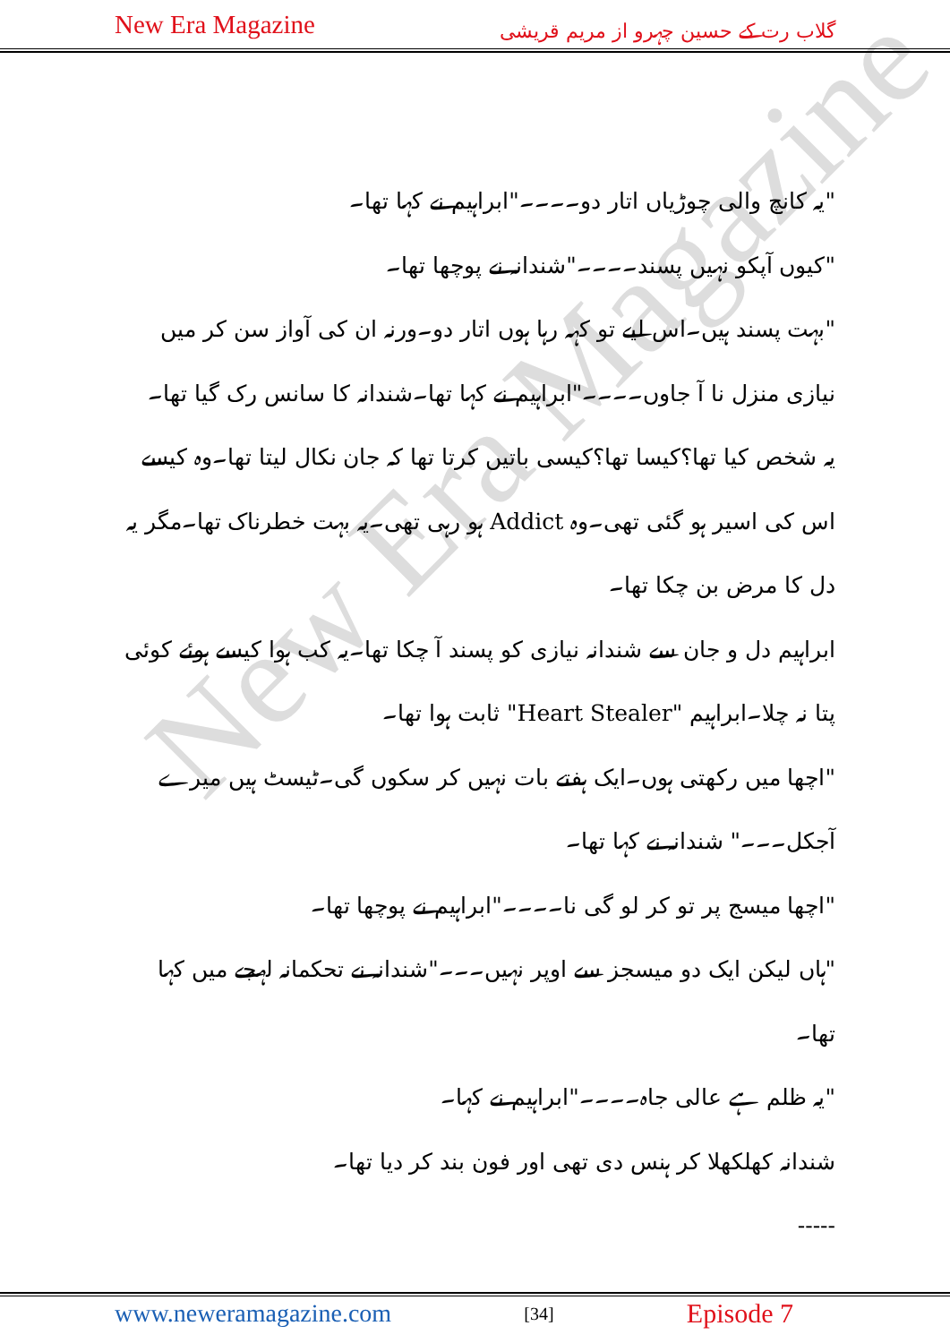New Era Magazine گلاب رت کے حسین چہرو از مریم قریشی
New Era Magazine
"یہ کانچ والی چوڑیاں اتار دو۔۔۔۔"ابراہیم نے کہا تھا۔
"کیوں آپکو نہیں پسند۔۔۔۔"شندانہ نے پوچھا تھا۔
"بہت پسند ہیں۔اس لیے تو کہہ رہا ہوں اتار دو۔ورنہ ان کی آواز سن کر میں نیازی منزل نا آ جاوں۔۔۔۔"ابراہیم نے کہا تھا۔شندانہ کا سانس رک گیا تھا۔
یہ شخص کیا تھا؟کیسا تھا؟کیسی باتیں کرتا تھا کہ جان نکال لیتا تھا۔وہ کیسے اس کی اسیر ہو گئی تھی۔وہ Addict ہو رہی تھی۔یہ بہت خطرناک تھا۔مگر یہ دل کا مرض بن چکا تھا۔
ابراہیم دل و جان سے شندانہ نیازی کو پسند آ چکا تھا۔یہ کب ہوا کیسے ہوئے کوئی پتا نہ چلا۔ابراہیم "Heart Stealer" ثابت ہوا تھا۔
"اچھا میں رکھتی ہوں۔ایک ہفتے بات نہیں کر سکوں گی۔ٹیسٹ ہیں میرے آجکل۔۔۔" شندانہ نے کہا تھا۔
"اچھا میسج پر تو کر لو گی نا۔۔۔۔"ابراہیم نے پوچھا تھا۔
"ہاں لیکن ایک دو میسجز سے اوپر نہیں۔۔۔"شندانہ نے تحکمانہ لہجے میں کہا تھا۔
"یہ ظلم ہے عالی جاہ۔۔۔۔"ابراہیم نے کہا۔
شندانہ کھلکھلا کر ہنس دی تھی اور فون بند کر دیا تھا۔
-----
www.neweramagazine.com [34] Episode 7